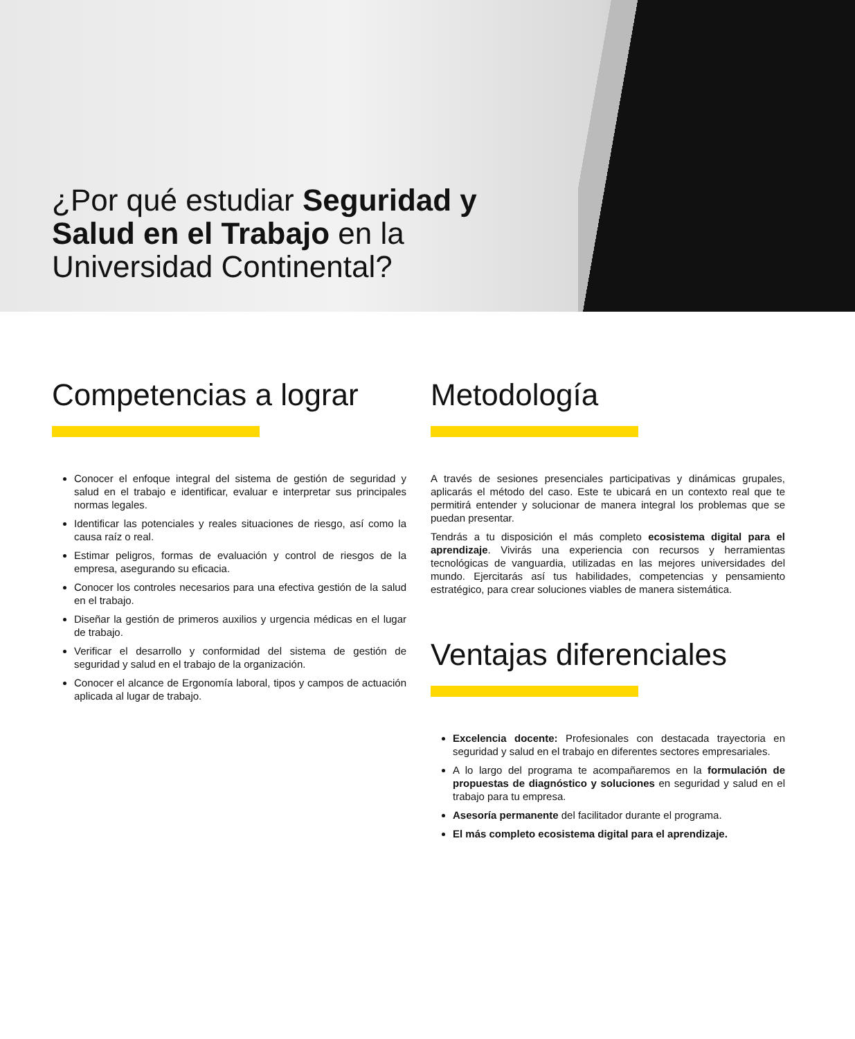¿Por qué estudiar Seguridad y Salud en el Trabajo en la Universidad Continental?
Competencias a lograr
Conocer el enfoque integral del sistema de gestión de seguridad y salud en el trabajo e identificar, evaluar e interpretar sus principales normas legales.
Identificar las potenciales y reales situaciones de riesgo, así como la causa raíz o real.
Estimar peligros, formas de evaluación y control de riesgos de la empresa, asegurando su eficacia.
Conocer los controles necesarios para una efectiva gestión de la salud en el trabajo.
Diseñar la gestión de primeros auxilios y urgencia médicas en el lugar de trabajo.
Verificar el desarrollo y conformidad del sistema de gestión de seguridad y salud en el trabajo de la organización.
Conocer el alcance de Ergonomía laboral, tipos y campos de actuación aplicada al lugar de trabajo.
Metodología
A través de sesiones presenciales participativas y dinámicas grupales, aplicarás el método del caso. Este te ubicará en un contexto real que te permitirá entender y solucionar de manera integral los problemas que se puedan presentar.
Tendrás a tu disposición el más completo ecosistema digital para el aprendizaje. Vivirás una experiencia con recursos y herramientas tecnológicas de vanguardia, utilizadas en las mejores universidades del mundo. Ejercitarás así tus habilidades, competencias y pensamiento estratégico, para crear soluciones viables de manera sistemática.
Ventajas diferenciales
Excelencia docente: Profesionales con destacada trayectoria en seguridad y salud en el trabajo en diferentes sectores empresariales.
A lo largo del programa te acompañaremos en la formulación de propuestas de diagnóstico y soluciones en seguridad y salud en el trabajo para tu empresa.
Asesoría permanente del facilitador durante el programa.
El más completo ecosistema digital para el aprendizaje.